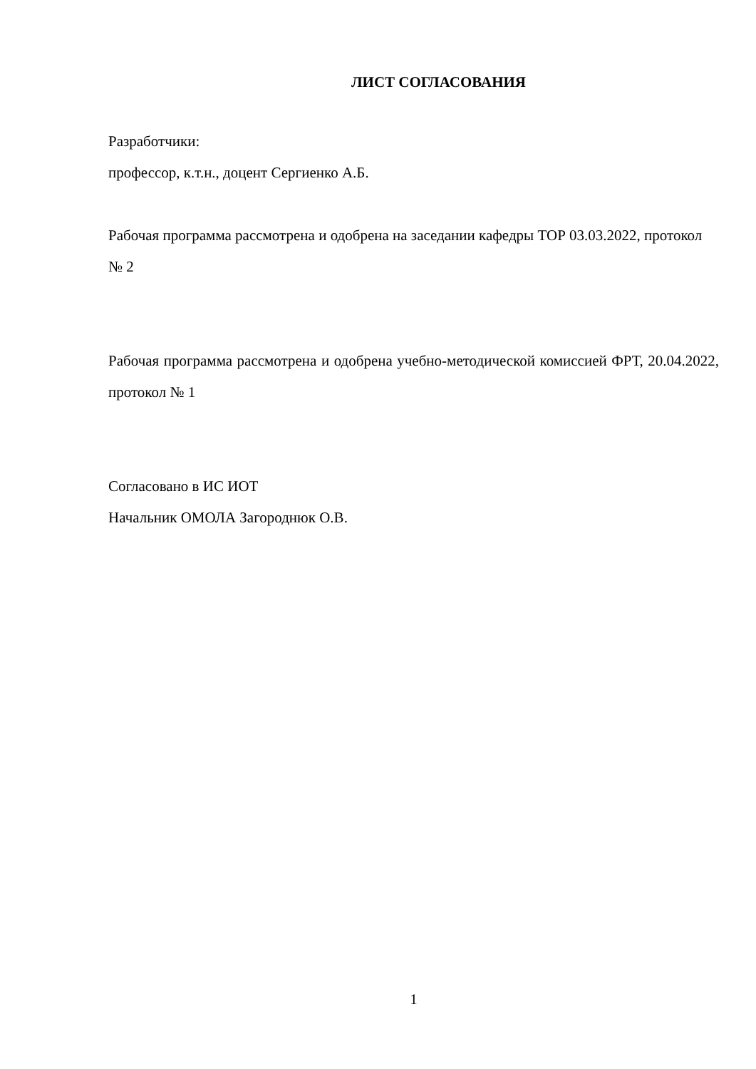ЛИСТ СОГЛАСОВАНИЯ
Разработчики:
профессор, к.т.н., доцент Сергиенко А.Б.
Рабочая программа рассмотрена и одобрена на заседании кафедры ТОР 03.03.2022, протокол № 2
Рабочая программа рассмотрена и одобрена учебно-методической комиссией ФРТ, 20.04.2022, протокол № 1
Согласовано в ИС ИОТ
Начальник ОМОЛА Загороднюк О.В.
1